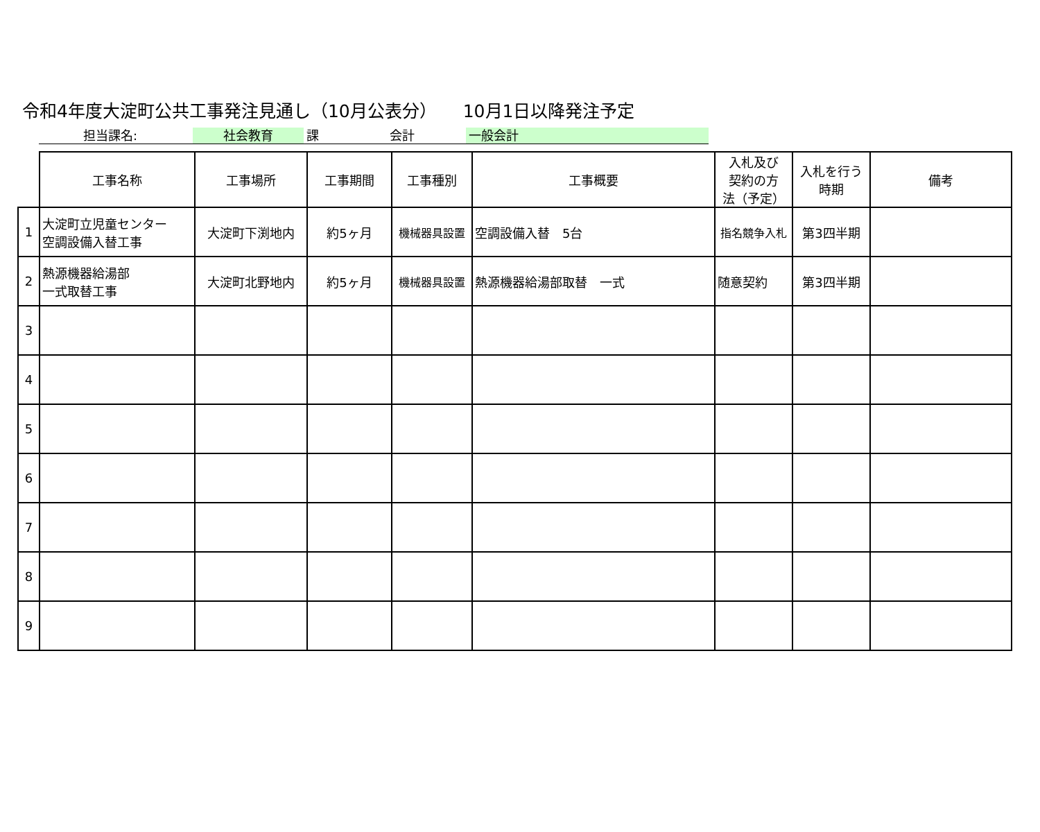令和4年度大淀町公共工事発注見通し（10月公表分）　　10月1日以降発注予定
担当課名: 社会教育 課 会計 一般会計
| | 工事名称 | 工事場所 | 工事期間 | 工事種別 | 工事概要 | 入札及び 契約の方 法（予定） | 入札を行う 時期 | 備考 |
| --- | --- | --- | --- | --- | --- | --- | --- | --- |
| 1 | 大淀町立児童センター 空調設備入替工事 | 大淀町下渕地内 | 約5ヶ月 | 機械器具設置 | 空調設備入替 5台 | 指名競争入札 | 第3四半期 | |
| 2 | 熱源機器給湯部 一式取替工事 | 大淀町北野地内 | 約5ヶ月 | 機械器具設置 | 熱源機器給湯部取替 一式 | 随意契約 | 第3四半期 | |
| 3 | | | | | | | | |
| 4 | | | | | | | | |
| 5 | | | | | | | | |
| 6 | | | | | | | | |
| 7 | | | | | | | | |
| 8 | | | | | | | | |
| 9 | | | | | | | | |